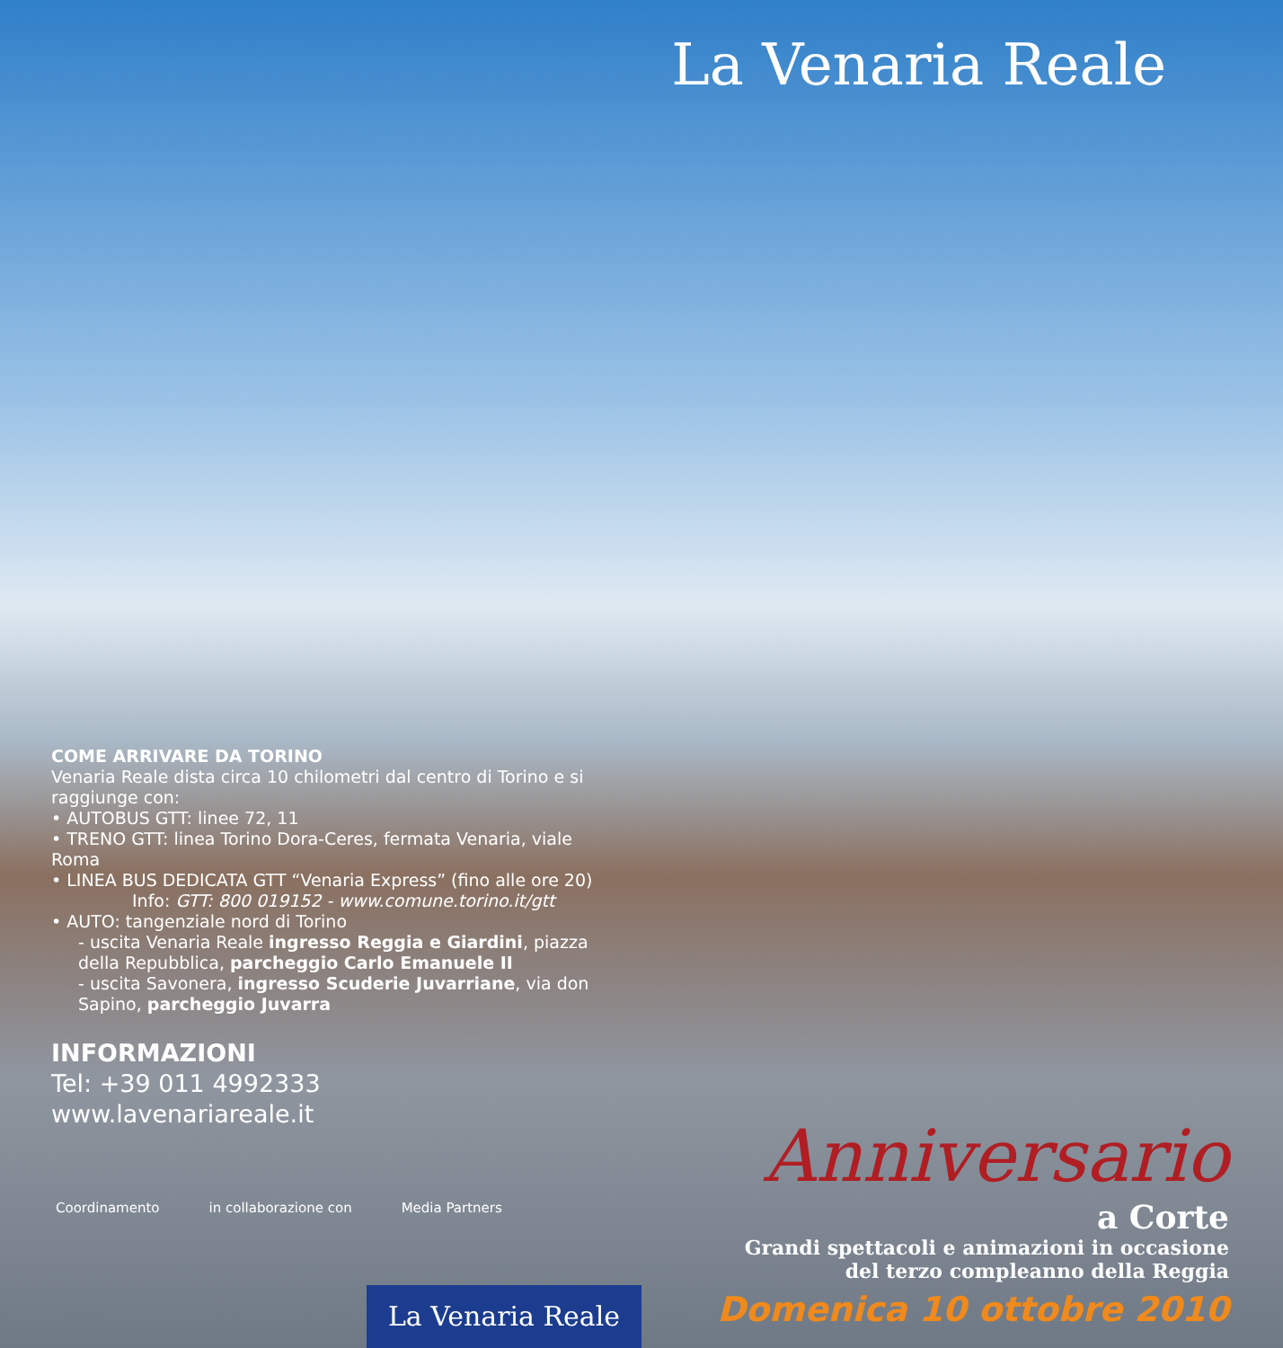La Venaria Reale
COME ARRIVARE DA TORINO
Venaria Reale dista circa 10 chilometri dal centro di Torino e si raggiunge con:
• AUTOBUS GTT: linee 72, 11
• TRENO GTT: linea Torino Dora-Ceres, fermata Venaria, viale Roma
• LINEA BUS DEDICATA GTT “Venaria Express” (fino alle ore 20)
Info: GTT: 800 019152 - www.comune.torino.it/gtt
• AUTO: tangenziale nord di Torino
- uscita Venaria Reale ingresso Reggia e Giardini, piazza della Repubblica, parcheggio Carlo Emanuele II
- uscita Savonera, ingresso Scuderie Juvarriane, via don Sapino, parcheggio Juvarra
INFORMAZIONI
Tel: +39 011 4992333
www.lavenariareale.it
Coordinamento in collaborazione con Media Partners
Anniversario
a Corte
Grandi spettacoli e animazioni in occasione
del terzo compleanno della Reggia
Domenica 10 ottobre 2010
La Venaria Reale